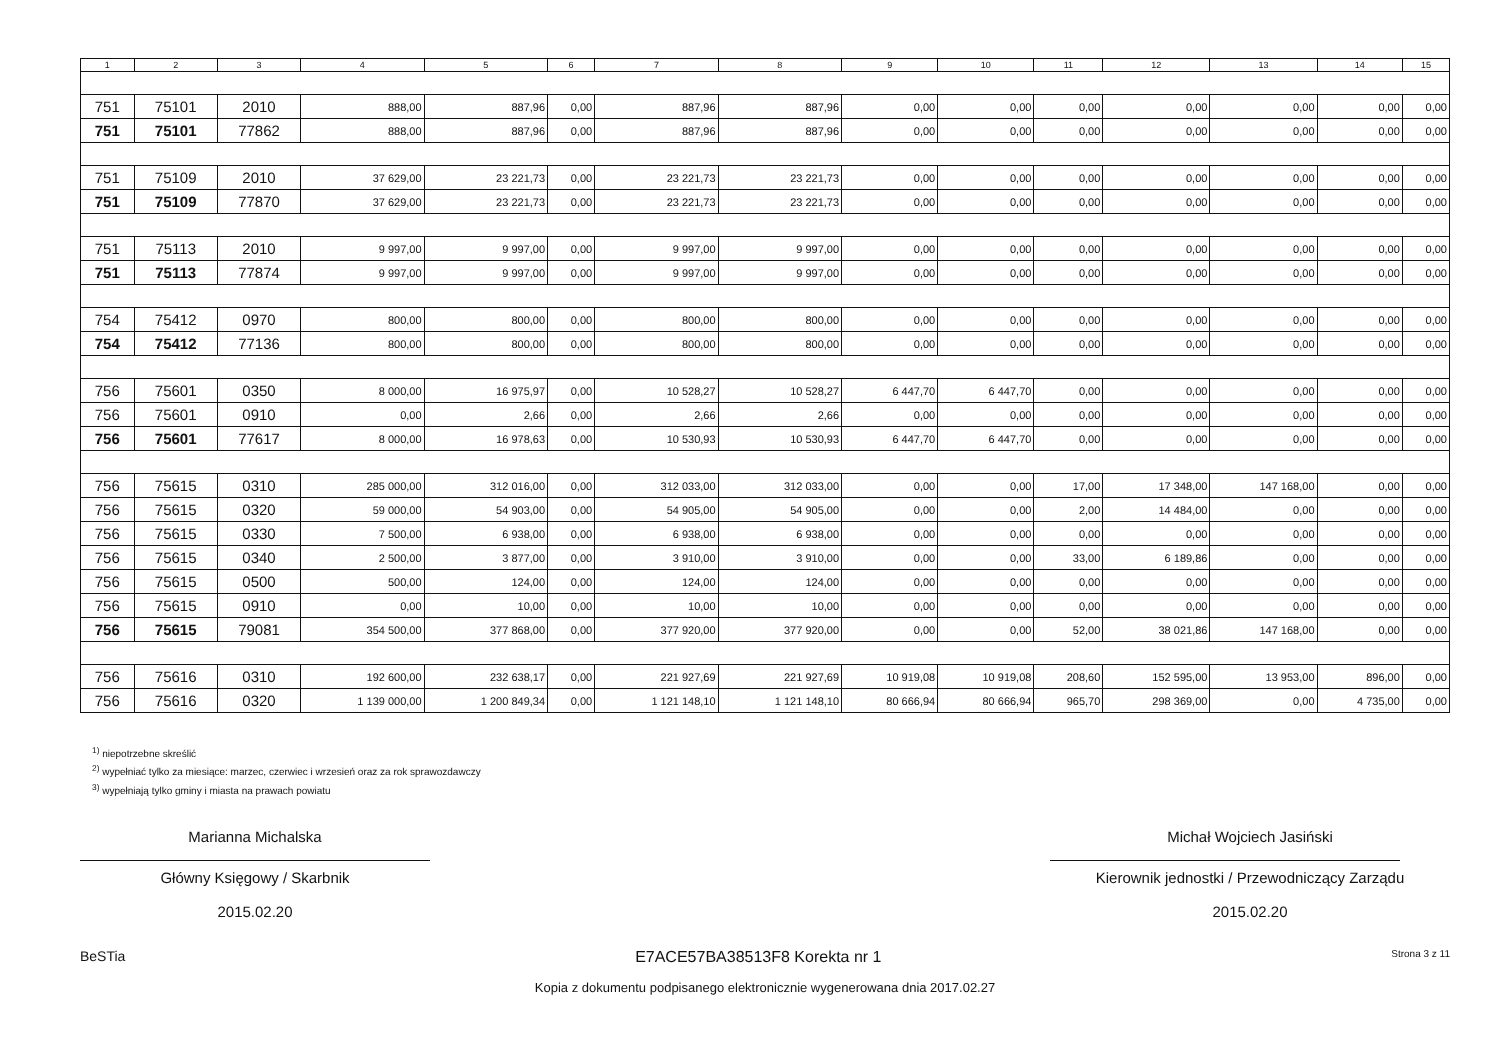| 1 | 2 | 3 | 4 | 5 | 6 | 7 | 8 | 9 | 10 | 11 | 12 | 13 | 14 | 15 |
| --- | --- | --- | --- | --- | --- | --- | --- | --- | --- | --- | --- | --- | --- | --- |
| 751 | 75101 | 2010 | 888,00 | 887,96 | 0,00 | 887,96 | 887,96 | 0,00 | 0,00 | 0,00 | 0,00 | 0,00 | 0,00 | 0,00 |
| 751 | 75101 | 77862 | 888,00 | 887,96 | 0,00 | 887,96 | 887,96 | 0,00 | 0,00 | 0,00 | 0,00 | 0,00 | 0,00 | 0,00 |
| 751 | 75109 | 2010 | 37 629,00 | 23 221,73 | 0,00 | 23 221,73 | 23 221,73 | 0,00 | 0,00 | 0,00 | 0,00 | 0,00 | 0,00 | 0,00 |
| 751 | 75109 | 77870 | 37 629,00 | 23 221,73 | 0,00 | 23 221,73 | 23 221,73 | 0,00 | 0,00 | 0,00 | 0,00 | 0,00 | 0,00 | 0,00 |
| 751 | 75113 | 2010 | 9 997,00 | 9 997,00 | 0,00 | 9 997,00 | 9 997,00 | 0,00 | 0,00 | 0,00 | 0,00 | 0,00 | 0,00 | 0,00 |
| 751 | 75113 | 77874 | 9 997,00 | 9 997,00 | 0,00 | 9 997,00 | 9 997,00 | 0,00 | 0,00 | 0,00 | 0,00 | 0,00 | 0,00 | 0,00 |
| 754 | 75412 | 0970 | 800,00 | 800,00 | 0,00 | 800,00 | 800,00 | 0,00 | 0,00 | 0,00 | 0,00 | 0,00 | 0,00 | 0,00 |
| 754 | 75412 | 77136 | 800,00 | 800,00 | 0,00 | 800,00 | 800,00 | 0,00 | 0,00 | 0,00 | 0,00 | 0,00 | 0,00 | 0,00 |
| 756 | 75601 | 0350 | 8 000,00 | 16 975,97 | 0,00 | 10 528,27 | 10 528,27 | 6 447,70 | 6 447,70 | 0,00 | 0,00 | 0,00 | 0,00 | 0,00 |
| 756 | 75601 | 0910 | 0,00 | 2,66 | 0,00 | 2,66 | 2,66 | 0,00 | 0,00 | 0,00 | 0,00 | 0,00 | 0,00 | 0,00 |
| 756 | 75601 | 77617 | 8 000,00 | 16 978,63 | 0,00 | 10 530,93 | 10 530,93 | 6 447,70 | 6 447,70 | 0,00 | 0,00 | 0,00 | 0,00 | 0,00 |
| 756 | 75615 | 0310 | 285 000,00 | 312 016,00 | 0,00 | 312 033,00 | 312 033,00 | 0,00 | 0,00 | 17,00 | 17 348,00 | 147 168,00 | 0,00 | 0,00 |
| 756 | 75615 | 0320 | 59 000,00 | 54 903,00 | 0,00 | 54 905,00 | 54 905,00 | 0,00 | 0,00 | 2,00 | 14 484,00 | 0,00 | 0,00 | 0,00 |
| 756 | 75615 | 0330 | 7 500,00 | 6 938,00 | 0,00 | 6 938,00 | 6 938,00 | 0,00 | 0,00 | 0,00 | 0,00 | 0,00 | 0,00 | 0,00 |
| 756 | 75615 | 0340 | 2 500,00 | 3 877,00 | 0,00 | 3 910,00 | 3 910,00 | 0,00 | 0,00 | 33,00 | 6 189,86 | 0,00 | 0,00 | 0,00 |
| 756 | 75615 | 0500 | 500,00 | 124,00 | 0,00 | 124,00 | 124,00 | 0,00 | 0,00 | 0,00 | 0,00 | 0,00 | 0,00 | 0,00 |
| 756 | 75615 | 0910 | 0,00 | 10,00 | 0,00 | 10,00 | 10,00 | 0,00 | 0,00 | 0,00 | 0,00 | 0,00 | 0,00 | 0,00 |
| 756 | 75615 | 79081 | 354 500,00 | 377 868,00 | 0,00 | 377 920,00 | 377 920,00 | 0,00 | 0,00 | 52,00 | 38 021,86 | 147 168,00 | 0,00 | 0,00 |
| 756 | 75616 | 0310 | 192 600,00 | 232 638,17 | 0,00 | 221 927,69 | 221 927,69 | 10 919,08 | 10 919,08 | 208,60 | 152 595,00 | 13 953,00 | 896,00 | 0,00 |
| 756 | 75616 | 0320 | 1 139 000,00 | 1 200 849,34 | 0,00 | 1 121 148,10 | 1 121 148,10 | 80 666,94 | 80 666,94 | 965,70 | 298 369,00 | 0,00 | 4 735,00 | 0,00 |
<sup>1)</sup> niepotrzebne skreślić
<sup>2)</sup> wypełniać tylko za miesiące: marzec, czerwiec i wrzesień oraz za rok sprawozdawczy
<sup>3)</sup> wypełniają tylko gminy i miasta na prawach powiatu
Marianna Michalska
Główny Księgowy / Skarbnik
2015.02.20
Michał Wojciech Jasiński
Kierownik jednostki / Przewodniczący Zarządu
2015.02.20
BeSTia E7ACE57BA38513F8 Korekta nr 1 Strona 3 z 11
Kopia z dokumentu podpisanego elektronicznie wygenerowana dnia 2017.02.27